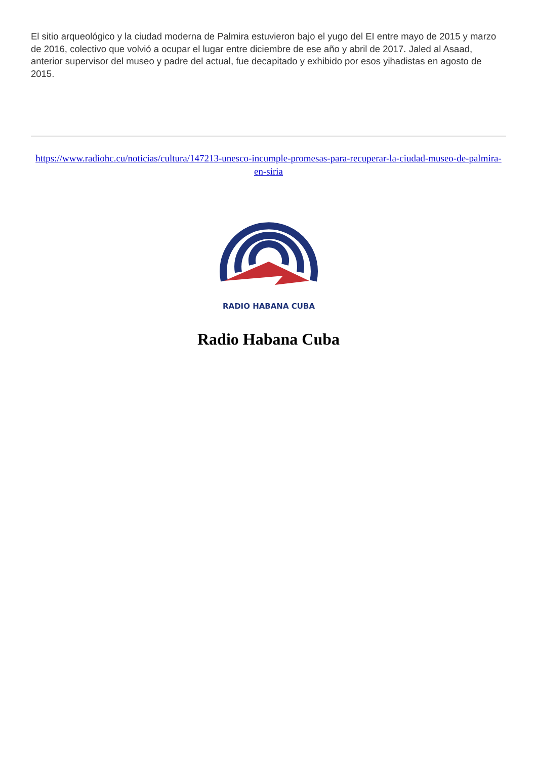El sitio arqueológico y la ciudad moderna de Palmira estuvieron bajo el yugo del EI entre mayo de 2015 y marzo de 2016, colectivo que volvió a ocupar el lugar entre diciembre de ese año y abril de 2017. Jaled al Asaad, anterior supervisor del museo y padre del actual, fue decapitado y exhibido por esos yihadistas en agosto de 2015.
https://www.radiohc.cu/noticias/cultura/147213-unesco-incumple-promesas-para-recuperar-la-ciudad-museo-de-palmira-en-siria
RADIO HABANA CUBA
Radio Habana Cuba